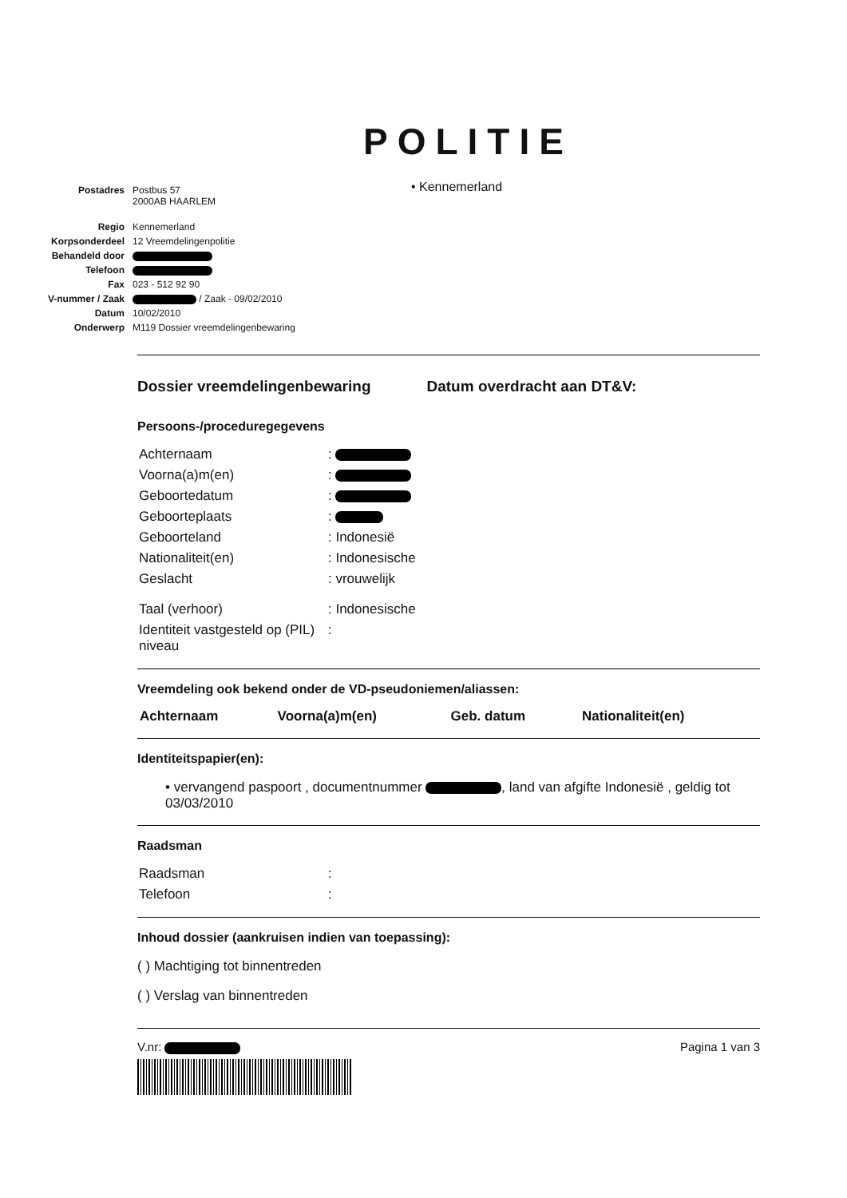POLITIE
• Kennemerland
| Postadres | Postbus 57 2000AB HAARLEM |
| Regio | Kennemerland |
| Korpsonderdeel | 12 Vreemdelingenpolitie |
| Behandeld door | |
| Telefoon | |
| Fax | 023 - 512 92 90 |
| V-nummer / Zaak | / Zaak - 09/02/2010 |
| Datum | 10/02/2010 |
| Onderwerp | M119 Dossier vreemdelingenbewaring |
Dossier vreemdelingenbewaring Datum overdracht aan DT&V:
Persoons-/proceduregegevens
| Achternaam | : |
| Voorna(a)m(en) | : |
| Geboortedatum | : |
| Geboorteplaats | : |
| Geboorteland | : Indonesië |
| Nationaliteit(en) | : Indonesische |
| Geslacht | : vrouwelijk |
| Taal (verhoor) | : Indonesische |
| Identiteit vastgesteld op (PIL) niveau | : |
Vreemdeling ook bekend onder de VD-pseudoniemen/aliassen:
| Achternaam | Voorna(a)m(en) | Geb. datum | Nationaliteit(en) |
| --- | --- | --- | --- |
Identiteitspapier(en):
• vervangend paspoort , documentnummer , land van afgifte Indonesië , geldig tot 03/03/2010
Raadsman
| Raadsman | : |
| Telefoon | : |
Inhoud dossier (aankruisen indien van toepassing):
( ) Machtiging tot binnentreden
( ) Verslag van binnentreden
V.nr: Pagina 1 van 3